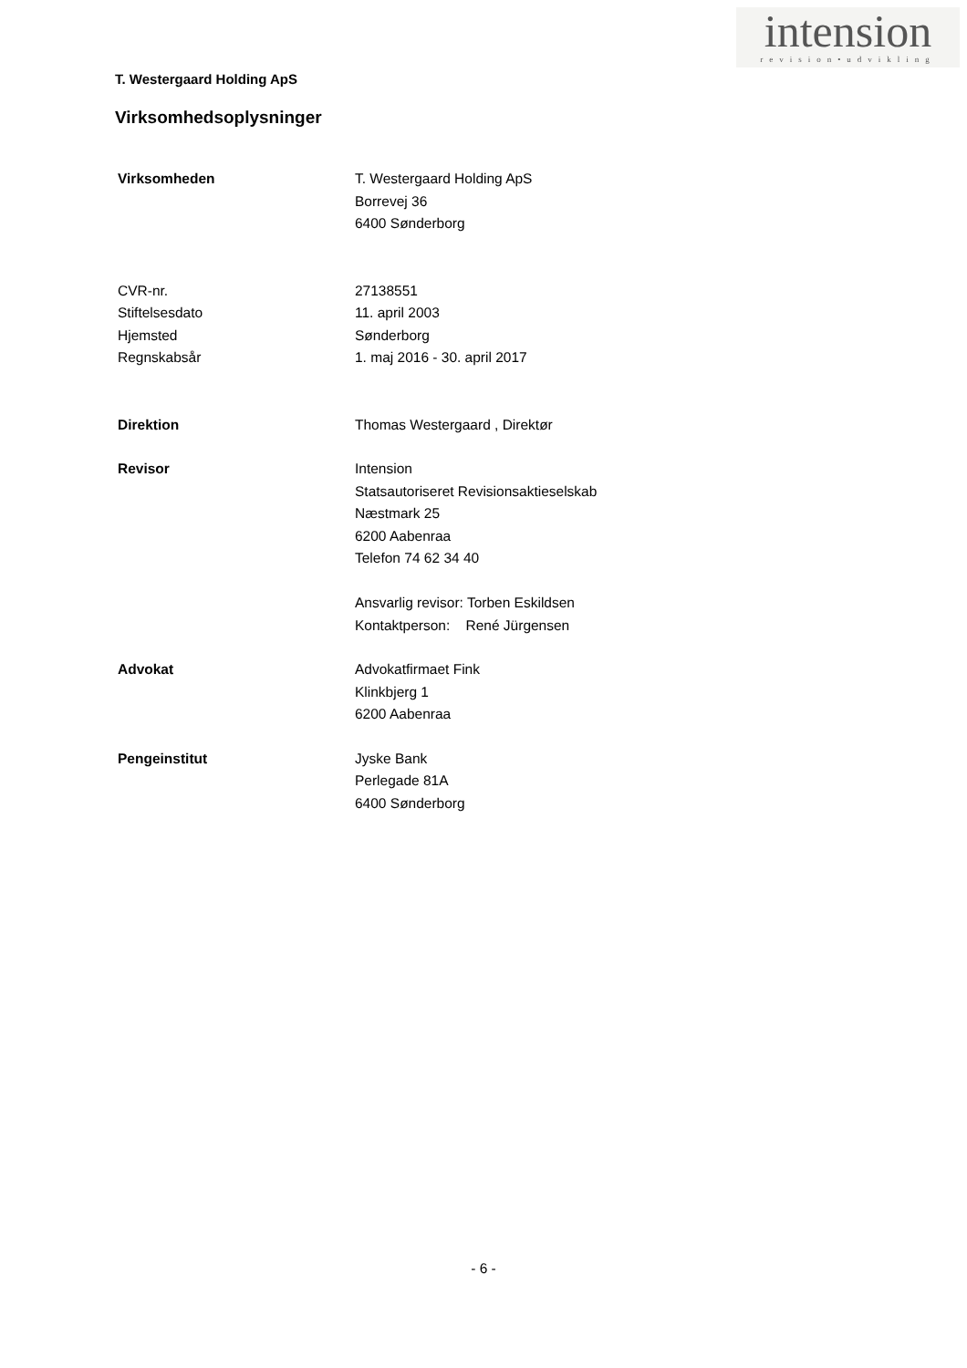intension
revision•udvikling
T. Westergaard Holding ApS
Virksomhedsoplysninger
Virksomheden T. Westergaard Holding ApS
Borrevej 36
6400 Sønderborg
CVR-nr. 27138551
Stiftelsesdato 11. april 2003
Hjemsted Sønderborg
Regnskabsår 1. maj 2016 - 30. april 2017
Direktion Thomas Westergaard , Direktør
Revisor Intension
Statsautoriseret Revisionsaktieselskab
Næstmark 25
6200 Aabenraa
Telefon 74 62 34 40
Ansvarlig revisor: Torben Eskildsen
Kontaktperson: René Jürgensen
Advokat Advokatfirmaet Fink
Klinkbjerg 1
6200 Aabenraa
Pengeinstitut Jyske Bank
Perlegade 81A
6400 Sønderborg
- 6 -